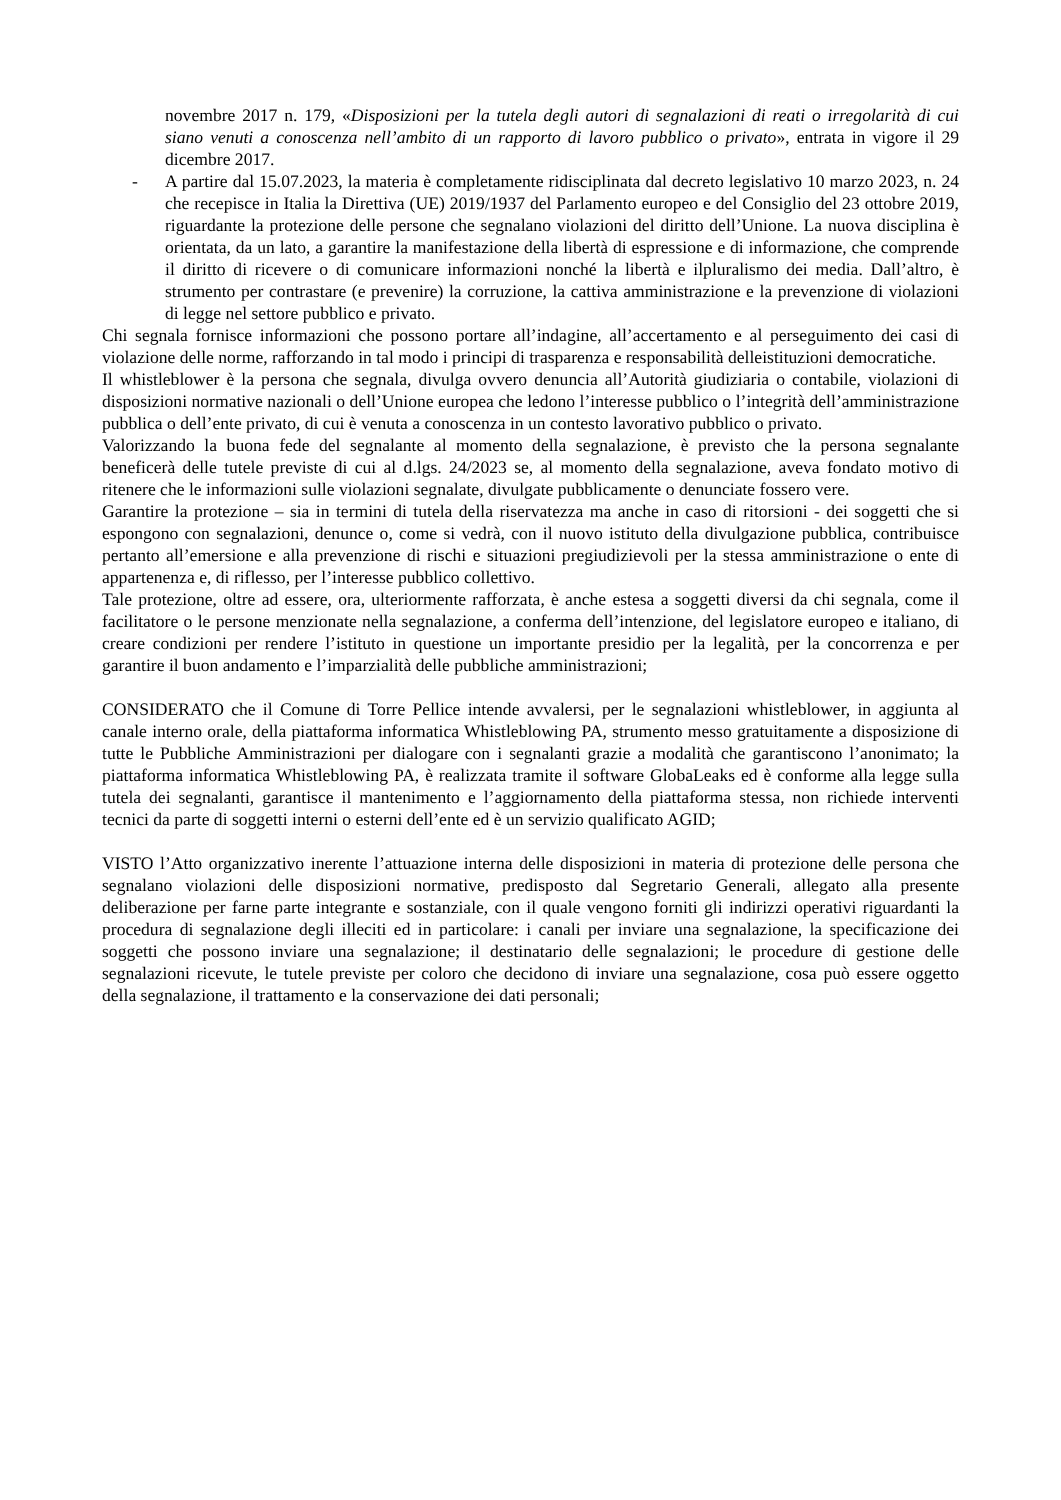novembre 2017 n. 179, «Disposizioni per la tutela degli autori di segnalazioni di reati o irregolarità di cui siano venuti a conoscenza nell’ambito di un rapporto di lavoro pubblico o privato», entrata in vigore il 29 dicembre 2017.
- A partire dal 15.07.2023, la materia è completamente ridisciplinata dal decreto legislativo 10 marzo 2023, n. 24 che recepisce in Italia la Direttiva (UE) 2019/1937 del Parlamento europeo e del Consiglio del 23 ottobre 2019, riguardante la protezione delle persone che segnalano violazioni del diritto dell’Unione. La nuova disciplina è orientata, da un lato, a garantire la manifestazione della libertà di espressione e di informazione, che comprende il diritto di ricevere o di comunicare informazioni nonché la libertà e ilpluralismo dei media. Dall’altro, è strumento per contrastare (e prevenire) la corruzione, la cattiva amministrazione e la prevenzione di violazioni di legge nel settore pubblico e privato.
Chi segnala fornisce informazioni che possono portare all’indagine, all’accertamento e al perseguimento dei casi di violazione delle norme, rafforzando in tal modo i principi di trasparenza e responsabilità delleistituzioni democratiche.
Il whistleblower è la persona che segnala, divulga ovvero denuncia all’Autorità giudiziaria o contabile, violazioni di disposizioni normative nazionali o dell’Unione europea che ledono l’interesse pubblico o l’integrità dell’amministrazione pubblica o dell’ente privato, di cui è venuta a conoscenza in un contesto lavorativo pubblico o privato.
Valorizzando la buona fede del segnalante al momento della segnalazione, è previsto che la persona segnalante beneficerà delle tutele previste di cui al d.lgs. 24/2023 se, al momento della segnalazione, aveva fondato motivo di ritenere che le informazioni sulle violazioni segnalate, divulgate pubblicamente o denunciate fossero vere.
Garantire la protezione – sia in termini di tutela della riservatezza ma anche in caso di ritorsioni - dei soggetti che si espongono con segnalazioni, denunce o, come si vedrà, con il nuovo istituto della divulgazione pubblica, contribuisce pertanto all’emersione e alla prevenzione di rischi e situazioni pregiudizievoli per la stessa amministrazione o ente di appartenenza e, di riflesso, per l’interesse pubblico collettivo.
Tale protezione, oltre ad essere, ora, ulteriormente rafforzata, è anche estesa a soggetti diversi da chi segnala, come il facilitatore o le persone menzionate nella segnalazione, a conferma dell’intenzione, del legislatore europeo e italiano, di creare condizioni per rendere l’istituto in questione un importante presidio per la legalità, per la concorrenza e per garantire il buon andamento e l’imparzialità delle pubbliche amministrazioni;
CONSIDERATO che il Comune di Torre Pellice intende avvalersi, per le segnalazioni whistleblower, in aggiunta al canale interno orale, della piattaforma informatica Whistleblowing PA, strumento messo gratuitamente a disposizione di tutte le Pubbliche Amministrazioni per dialogare con i segnalanti grazie a modalità che garantiscono l’anonimato; la piattaforma informatica Whistleblowing PA, è realizzata tramite il software GlobaLeaks ed è conforme alla legge sulla tutela dei segnalanti, garantisce il mantenimento e l’aggiornamento della piattaforma stessa, non richiede interventi tecnici da parte di soggetti interni o esterni dell’ente ed è un servizio qualificato AGID;
VISTO l’Atto organizzativo inerente l’attuazione interna delle disposizioni in materia di protezione delle persona che segnalano violazioni delle disposizioni normative, predisposto dal Segretario Generali, allegato alla presente deliberazione per farne parte integrante e sostanziale, con il quale vengono forniti gli indirizzi operativi riguardanti la procedura di segnalazione degli illeciti ed in particolare: i canali per inviare una segnalazione, la specificazione dei soggetti che possono inviare una segnalazione; il destinatario delle segnalazioni; le procedure di gestione delle segnalazioni ricevute, le tutele previste per coloro che decidono di inviare una segnalazione, cosa può essere oggetto della segnalazione, il trattamento e la conservazione dei dati personali;